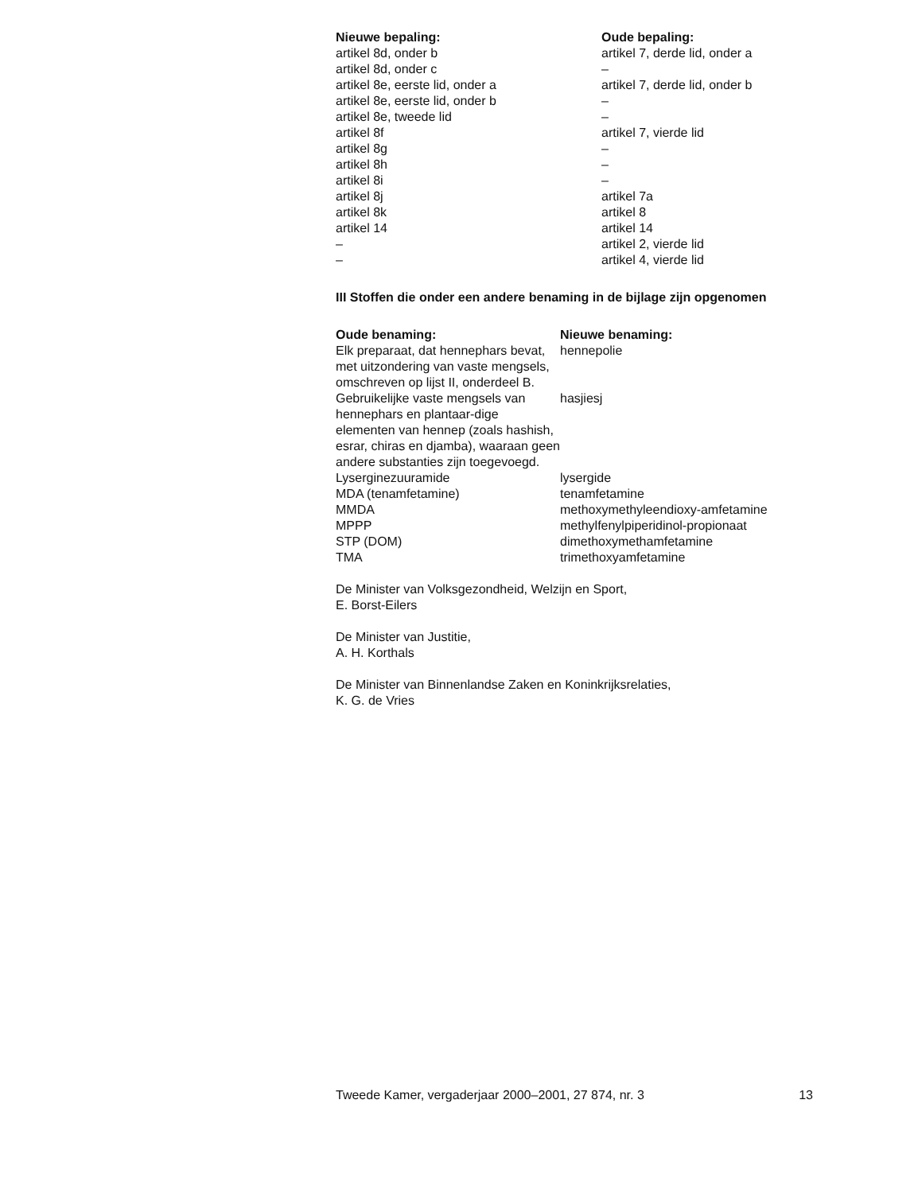| Nieuwe bepaling: | Oude bepaling: |
| --- | --- |
| artikel 8d, onder b | artikel 7, derde lid, onder a |
| artikel 8d, onder c | – |
| artikel 8e, eerste lid, onder a | artikel 7, derde lid, onder b |
| artikel 8e, eerste lid, onder b | – |
| artikel 8e, tweede lid | – |
| artikel 8f | artikel 7, vierde lid |
| artikel 8g | – |
| artikel 8h | – |
| artikel 8i | – |
| artikel 8j | artikel 7a |
| artikel 8k | artikel 8 |
| artikel 14 | artikel 14 |
| – | artikel 2, vierde lid |
| – | artikel 4, vierde lid |
III Stoffen die onder een andere benaming in de bijlage zijn opgenomen
| Oude benaming: | Nieuwe benaming: |
| --- | --- |
| Elk preparaat, dat hennephars bevat, met uitzondering van vaste mengsels, omschreven op lijst II, onderdeel B. | hennepolie |
| Gebruikelijke vaste mengsels van hennephars en plantaar-dige elementen van hennep (zoals hashish, esrar, chiras en djamba), waaraan geen andere substanties zijn toegevoegd. | hasjiesj |
| Lyserginezuuramide | lysergide |
| MDA (tenamfetamine) | tenamfetamine |
| MMDA | methoxymethyleendioxy-amfetamine |
| MPPP | methylfenylpiperidinol-propionaat |
| STP (DOM) | dimethoxymethamfetamine |
| TMA | trimethoxyamfetamine |
De Minister van Volksgezondheid, Welzijn en Sport,
E. Borst-Eilers
De Minister van Justitie,
A. H. Korthals
De Minister van Binnenlandse Zaken en Koninkrijksrelaties,
K. G. de Vries
Tweede Kamer, vergaderjaar 2000–2001, 27 874, nr. 3 13